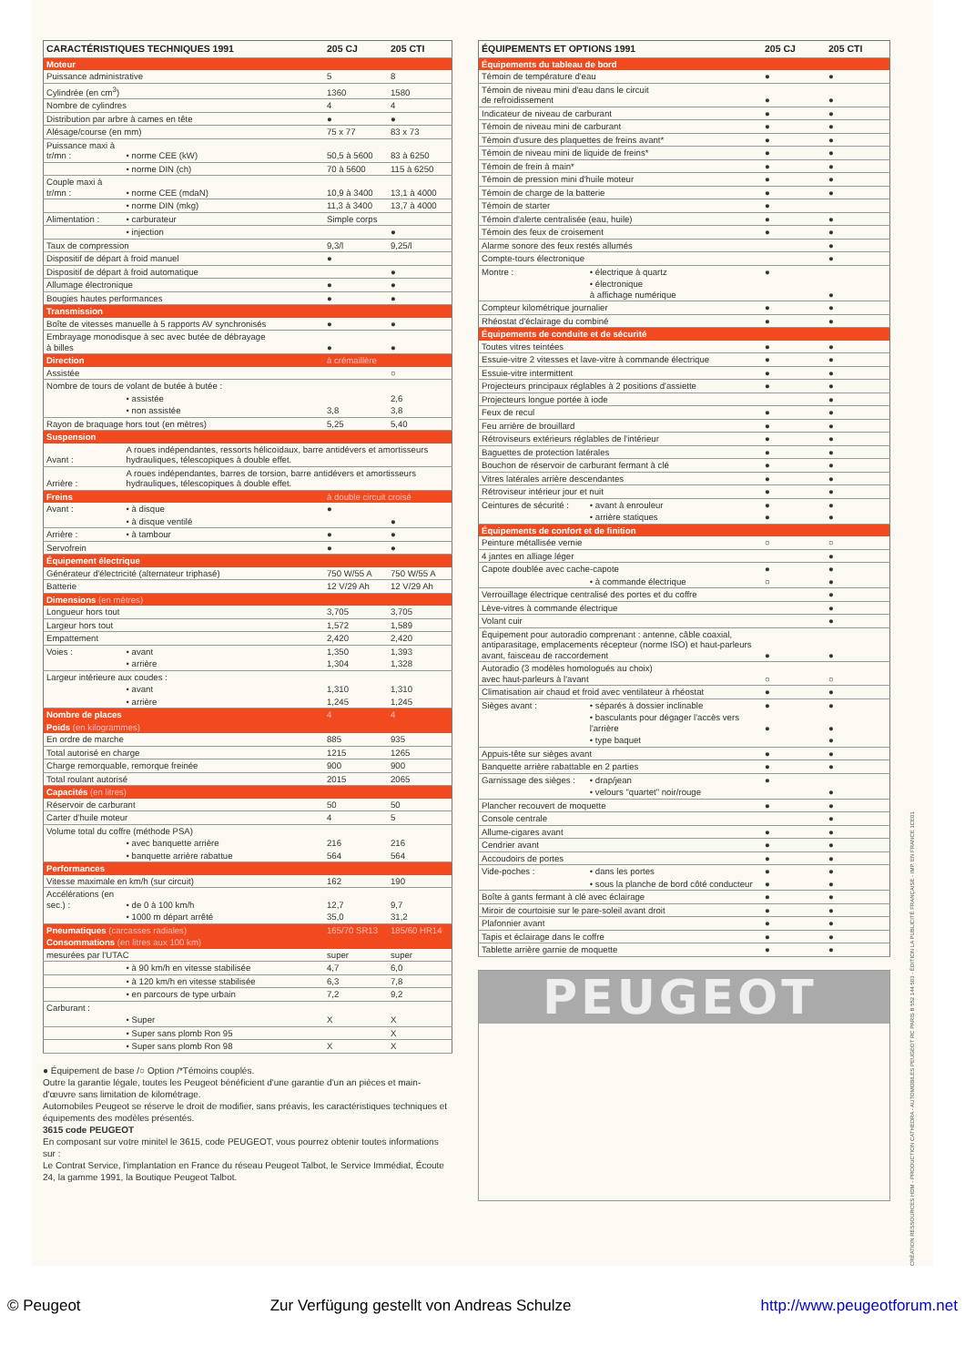| CARACTÉRISTIQUES TECHNIQUES 1991 | | 205 CJ | 205 CTI |
| --- | --- | --- | --- |
| Moteur | | | |
| Puissance administrative | | 5 | 8 |
| Cylindrée (en cm<sup>3</sup>) | | 1360 | 1580 |
| Nombre de cylindres | | 4 | 4 |
| Distribution par arbre à cames en tête | | ● | ● |
| Alésage/course (en mm) | | 75 x 77 | 83 x 73 |
| Puissance maxi à tr/mn : | • norme CEE (kW) | 50,5 à 5600 | 83 à 6250 |
| | • norme DIN (ch) | 70 à 5600 | 115 à 6250 |
| Couple maxi à tr/mn : | • norme CEE (mdaN) | 10,9 à 3400 | 13,1 à 4000 |
| | • norme DIN (mkg) | 11,3 à 3400 | 13,7 à 4000 |
| Alimentation : | • carburateur | Simple corps | |
| | • injection | | ● |
| Taux de compression | | 9,3/l | 9,25/l |
| Dispositif de départ à froid manuel | | ● | |
| Dispositif de départ à froid automatique | | | ● |
| Allumage électronique | | ● | ● |
| Bougies hautes performances | | ● | ● |
| Transmission | | | |
| Boîte de vitesses manuelle à 5 rapports AV synchronisés | | ● | ● |
| Embrayage monodisque à sec avec butée de débrayage à billes | | ● | ● |
| Direction | | à crémaillère | |
| Assistée | | | ○ |
| Nombre de tours de volant de butée à butée : | | | |
| | • assistée | | 2,6 |
| | • non assistée | 3,8 | 3,8 |
| Rayon de braquage hors tout (en mètres) | | 5,25 | 5,40 |
| Suspension | | | |
| Avant : | A roues indépendantes, ressorts hélicoïdaux, barre antidévers et amortisseurs hydrauliques, télescopiques à double effet. | | |
| Arrière : | A roues indépendantes, barres de torsion, barre antidévers et amortisseurs hydrauliques, télescopiques à double effet. | | |
| Freins | | à double circuit croisé | |
| Avant : | • à disque | ● | |
| | • à disque ventilé | | ● |
| Arrière : | • à tambour | ● | ● |
| Servofrein | | ● | ● |
| Équipement électrique | | | |
| Générateur d'électricité (alternateur triphasé) | | 750 W/55 A | 750 W/55 A |
| Batterie | | 12 V/29 Ah | 12 V/29 Ah |
| Dimensions (en mètres) | | | |
| Longueur hors tout | | 3,705 | 3,705 |
| Largeur hors tout | | 1,572 | 1,589 |
| Empattement | | 2,420 | 2,420 |
| Voies : | • avant | 1,350 | 1,393 |
| | • arrière | 1,304 | 1,328 |
| Largeur intérieure aux coudes : | | | |
| | • avant | 1,310 | 1,310 |
| | • arrière | 1,245 | 1,245 |
| Nombre de places | | 4 | 4 |
| Poids (en kilogrammes) | | | |
| En ordre de marche | | 885 | 935 |
| Total autorisé en charge | | 1215 | 1265 |
| Charge remorquable, remorque freinée | | 900 | 900 |
| Total roulant autorisé | | 2015 | 2065 |
| Capacités (en litres) | | | |
| Réservoir de carburant | | 50 | 50 |
| Carter d'huile moteur | | 4 | 5 |
| Volume total du coffre (méthode PSA) | | | |
| | • avec banquette arrière | 216 | 216 |
| | • banquette arrière rabattue | 564 | 564 |
| Performances | | | |
| Vitesse maximale en km/h (sur circuit) | | 162 | 190 |
| Accélérations (en sec.) : | • de 0 à 100 km/h | 12,7 | 9,7 |
| | • 1000 m départ arrêté | 35,0 | 31,2 |
| Pneumatiques (carcasses radiales) | | 165/70 SR13 | 185/60 HR14 |
| Consommations (en litres aux 100 km) | | | |
| mesurées par l'UTAC | | super | super |
| | • à 90 km/h en vitesse stabilisée | 4,7 | 6,0 |
| | • à 120 km/h en vitesse stabilisée | 6,3 | 7,8 |
| | • en parcours de type urbain | 7,2 | 9,2 |
| Carburant : | | | |
| | • Super | X | X |
| | • Super sans plomb Ron 95 | | X |
| | • Super sans plomb Ron 98 | X | X |
● Équipement de base /○ Option /*Témoins couplés.
Outre la garantie légale, toutes les Peugeot bénéficient d'une garantie d'un an pièces et main-d'œuvre sans limitation de kilométrage.
Automobiles Peugeot se réserve le droit de modifier, sans préavis, les caractéristiques techniques et équipements des modèles présentés.
3615 code PEUGEOT
En composant sur votre minitel le 3615, code PEUGEOT, vous pourrez obtenir toutes informations sur :
Le Contrat Service, l'implantation en France du réseau Peugeot Talbot, le Service Immédiat, Écoute 24, la gamme 1991, la Boutique Peugeot Talbot.
| ÉQUIPEMENTS ET OPTIONS 1991 | | 205 CJ | 205 CTI |
| --- | --- | --- | --- |
| Équipements du tableau de bord | | | |
| Témoin de température d'eau | | ● | ● |
| Témoin de niveau mini d'eau dans le circuit de refroidissement | | ● | ● |
| Indicateur de niveau de carburant | | ● | ● |
| Témoin de niveau mini de carburant | | ● | ● |
| Témoin d'usure des plaquettes de freins avant* | | ● | ● |
| Témoin de niveau mini de liquide de freins* | | ● | ● |
| Témoin de frein à main* | | ● | ● |
| Témoin de pression mini d'huile moteur | | ● | ● |
| Témoin de charge de la batterie | | ● | ● |
| Témoin de starter | | ● | |
| Témoin d'alerte centralisée (eau, huile) | | ● | ● |
| Témoin des feux de croisement | | ● | ● |
| Alarme sonore des feux restés allumés | | | ● |
| Compte-tours électronique | | | ● |
| Montre : | • électrique à quartz | ● | |
| | • électronique à affichage numérique | | ● |
| Compteur kilométrique journalier | | ● | ● |
| Rhéostat d'éclairage du combiné | | ● | ● |
| Équipements de conduite et de sécurité | | | |
| Toutes vitres teintées | | ● | ● |
| Essuie-vitre 2 vitesses et lave-vitre à commande électrique | | ● | ● |
| Essuie-vitre intermittent | | ● | ● |
| Projecteurs principaux réglables à 2 positions d'assiette | | ● | ● |
| Projecteurs longue portée à iode | | | ● |
| Feux de recul | | ● | ● |
| Feu arrière de brouillard | | ● | ● |
| Rétroviseurs extérieurs réglables de l'intérieur | | ● | ● |
| Baguettes de protection latérales | | ● | ● |
| Bouchon de réservoir de carburant fermant à clé | | ● | ● |
| Vitres latérales arrière descendantes | | ● | ● |
| Rétroviseur intérieur jour et nuit | | ● | ● |
| Ceintures de sécurité : | • avant à enrouleur | ● | ● |
| | • arrière statiques | ● | ● |
| Équipements de confort et de finition | | | |
| Peinture métallisée vernie | | ○ | ○ |
| 4 jantes en alliage léger | | | ● |
| Capote doublée avec cache-capote | | ● | ● |
| | • à commande électrique | ○ | ● |
| Verrouillage électrique centralisé des portes et du coffre | | | ● |
| Lève-vitres à commande électrique | | | ● |
| Volant cuir | | | ● |
| Équipement pour autoradio comprenant : antenne, câble coaxial, antiparasitage, emplacements récepteur (norme ISO) et haut-parleurs avant, faisceau de raccordement | | ● | ● |
| Autoradio (3 modèles homologués au choix) avec haut-parleurs à l'avant | | ○ | ○ |
| Climatisation air chaud et froid avec ventilateur à rhéostat | | ● | ● |
| Sièges avant : | • séparés à dossier inclinable | ● | ● |
| | • basculants pour dégager l'accès vers l'arrière | ● | ● |
| | • type baquet | | ● |
| Appuis-tête sur sièges avant | | ● | ● |
| Banquette arrière rabattable en 2 parties | | ● | ● |
| Garnissage des sièges : | • drap/jean | ● | |
| | • velours "quartet" noir/rouge | | ● |
| Plancher recouvert de moquette | | ● | ● |
| Console centrale | | | ● |
| Allume-cigares avant | | ● | ● |
| Cendrier avant | | ● | ● |
| Accoudoirs de portes | | ● | ● |
| Vide-poches : | • dans les portes | ● | ● |
| | • sous la planche de bord côté conducteur | ● | ● |
| Boîte à gants fermant à clé avec éclairage | | ● | ● |
| Miroir de courtoisie sur le pare-soleil avant droit | | ● | ● |
| Plafonnier avant | | ● | ● |
| Tapis et éclairage dans le coffre | | ● | ● |
| Tablette arrière garnie de moquette | | ● | ● |
PEUGEOT
CRÉATION RESSOURCES HDM - PRODUCTION CATHEDRA - AUTOMOBILES PEUGEOT RC PARIS B 552 144 503 - ÉDITION LA PUBLICITÉ FRANÇAISE - IMP. EN FRANCE 1CE01
© Peugeot Zur Verfügung gestellt von Andreas Schulze http://www.peugeotforum.net